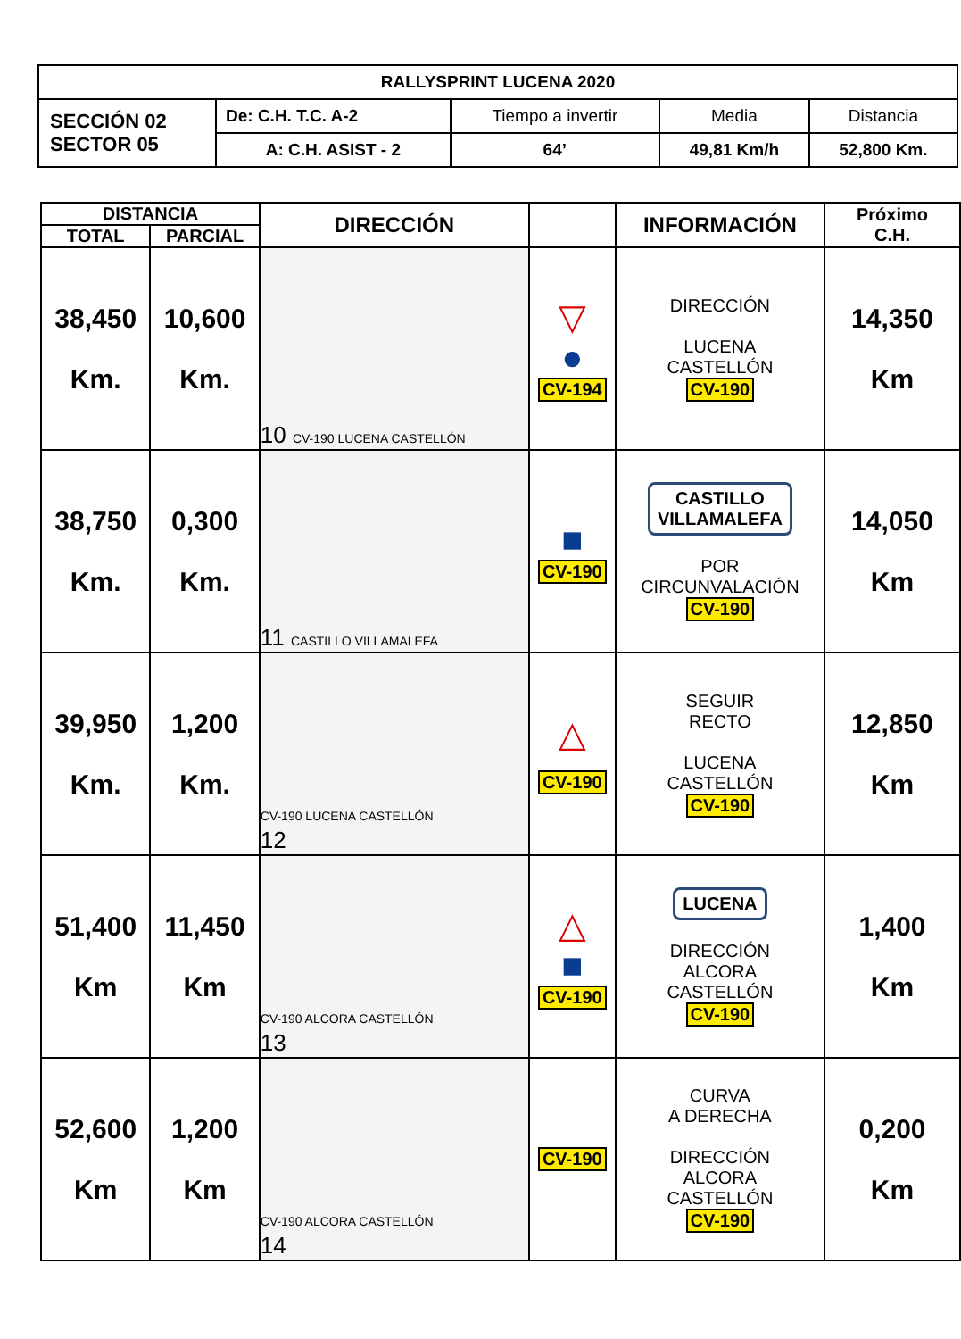| RALLYSPRINT LUCENA 2020 | | | | |
| SECCIÓN 02 SECTOR 05 | De: C.H. T.C. A-2 | Tiempo a invertir | Media | Distancia |
| | A: C.H. ASIST - 2 | 64’ | 49,81 Km/h | 52,800 Km. |
| DISTANCIA | | DIRECCIÓN | | INFORMACIÓN | Próximo C.H. |
| --- | --- | --- | --- | --- | --- |
| TOTAL | PARCIAL | | | | |
| 38,450 Km. | 10,600 Km. | 10 CV-190 LUCENA CASTELLÓN | ▽ ● CV-194 | DIRECCIÓN LUCENA CASTELLÓN CV-190 | 14,350 Km |
| 38,750 Km. | 0,300 Km. | 11 CASTILLO VILLAMALEFA | ■ CV-190 | CASTILLO VILLAMALEFA POR CIRCUNVALACIÓN CV-190 | 14,050 Km |
| 39,950 Km. | 1,200 Km. | CV-190 LUCENA CASTELLÓN 12 | △ CV-190 | SEGUIR RECTO LUCENA CASTELLÓN CV-190 | 12,850 Km |
| 51,400 Km | 11,450 Km | CV-190 ALCORA CASTELLÓN 13 | △ ■ CV-190 | LUCENA DIRECCIÓN ALCORA CASTELLÓN CV-190 | 1,400 Km |
| 52,600 Km | 1,200 Km | CV-190 ALCORA CASTELLÓN 14 | CV-190 | CURVA A DERECHA DIRECCIÓN ALCORA CASTELLÓN CV-190 | 0,200 Km |